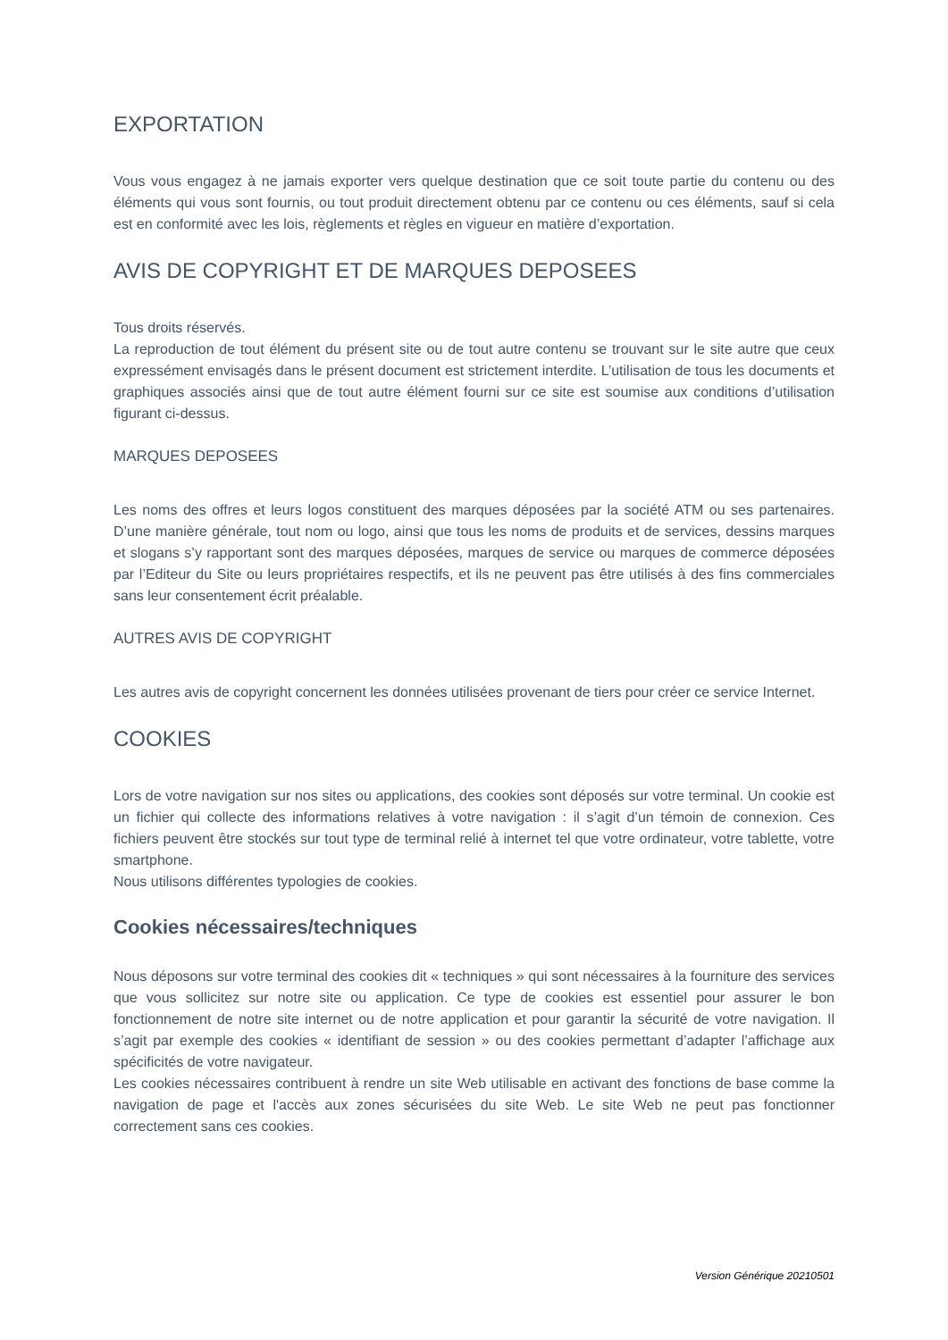EXPORTATION
Vous vous engagez à ne jamais exporter vers quelque destination que ce soit toute partie du contenu ou des éléments qui vous sont fournis, ou tout produit directement obtenu par ce contenu ou ces éléments, sauf si cela est en conformité avec les lois, règlements et règles en vigueur en matière d’exportation.
AVIS DE COPYRIGHT ET DE MARQUES DEPOSEES
Tous droits réservés.
La reproduction de tout élément du présent site ou de tout autre contenu se trouvant sur le site autre que ceux expressément envisagés dans le présent document est strictement interdite. L’utilisation de tous les documents et graphiques associés ainsi que de tout autre élément fourni sur ce site est soumise aux conditions d’utilisation figurant ci-dessus.
MARQUES DEPOSEES
Les noms des offres et leurs logos constituent des marques déposées par la société ATM ou ses partenaires. D’une manière générale, tout nom ou logo, ainsi que tous les noms de produits et de services, dessins marques et slogans s’y rapportant sont des marques déposées, marques de service ou marques de commerce déposées par l’Editeur du Site ou leurs propriétaires respectifs, et ils ne peuvent pas être utilisés à des fins commerciales sans leur consentement écrit préalable.
AUTRES AVIS DE COPYRIGHT
Les autres avis de copyright concernent les données utilisées provenant de tiers pour créer ce service Internet.
COOKIES
Lors de votre navigation sur nos sites ou applications, des cookies sont déposés sur votre terminal. Un cookie est un fichier qui collecte des informations relatives à votre navigation : il s’agit d’un témoin de connexion. Ces fichiers peuvent être stockés sur tout type de terminal relié à internet tel que votre ordinateur, votre tablette, votre smartphone.
Nous utilisons différentes typologies de cookies.
Cookies nécessaires/techniques
Nous déposons sur votre terminal des cookies dit « techniques » qui sont nécessaires à la fourniture des services que vous sollicitez sur notre site ou application. Ce type de cookies est essentiel pour assurer le bon fonctionnement de notre site internet ou de notre application et pour garantir la sécurité de votre navigation. Il s’agit par exemple des cookies « identifiant de session » ou des cookies permettant d’adapter l’affichage aux spécificités de votre navigateur.
Les cookies nécessaires contribuent à rendre un site Web utilisable en activant des fonctions de base comme la navigation de page et l'accès aux zones sécurisées du site Web. Le site Web ne peut pas fonctionner correctement sans ces cookies.
Version Générique 20210501